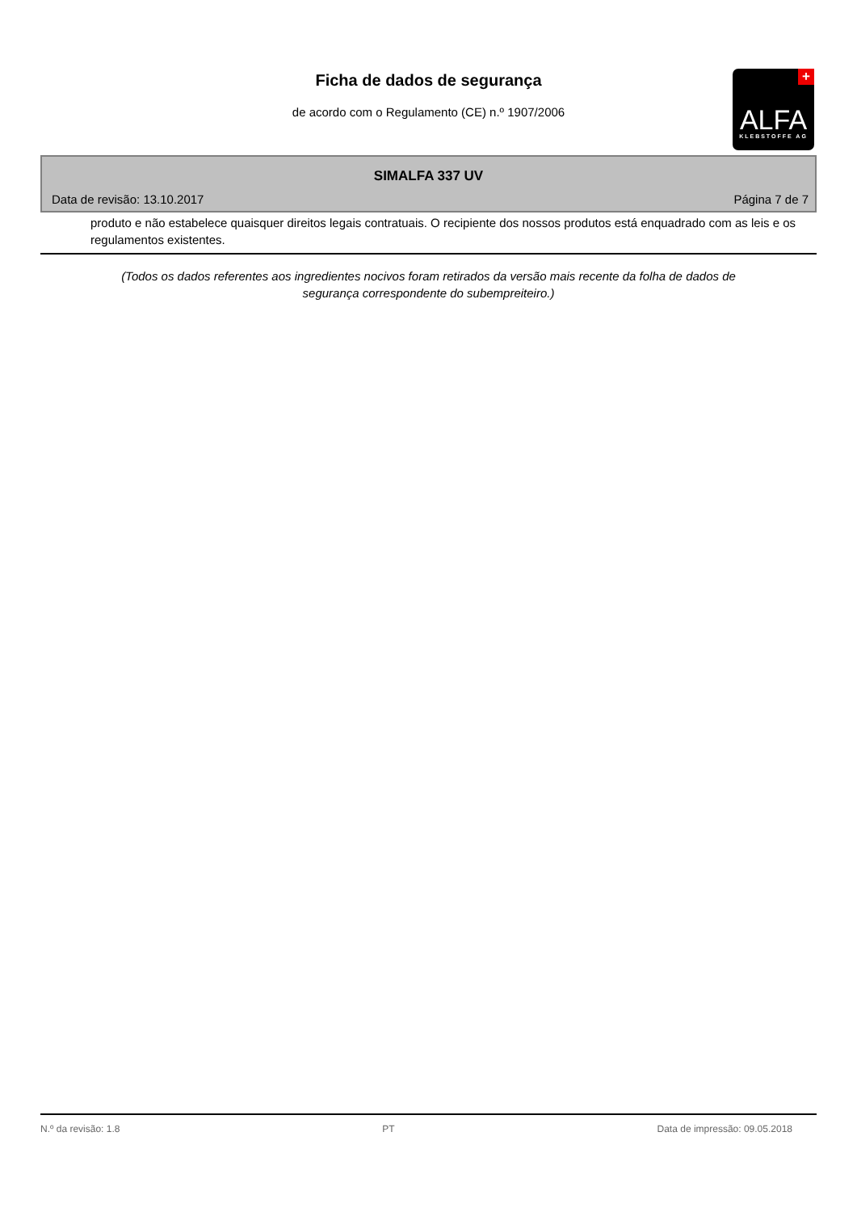Ficha de dados de segurança
de acordo com o Regulamento (CE) n.º 1907/2006
+
ALFA
KLEBSTOFFE AG
SIMALFA 337 UV
Data de revisão: 13.10.2017 Página 7 de 7
produto e não estabelece quaisquer direitos legais contratuais. O recipiente dos nossos produtos está enquadrado com as leis e os regulamentos existentes.
(Todos os dados referentes aos ingredientes nocivos foram retirados da versão mais recente da folha de dados de segurança correspondente do subempreiteiro.)
N.º da revisão: 1.8 PT Data de impressão: 09.05.2018